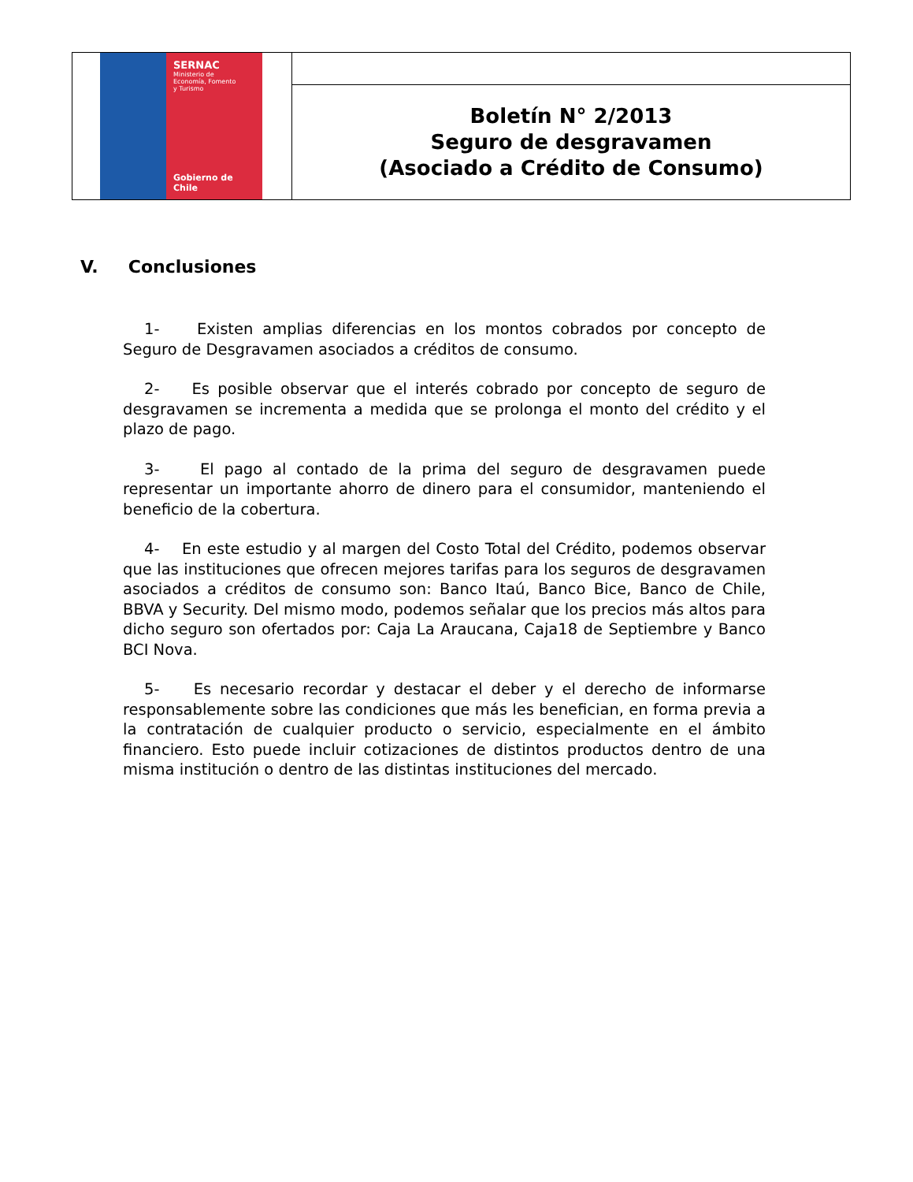| SERNAC Ministerio de Economía, Fomento y Turismo Gobierno de Chile | |
| | Boletín N° 2/2013 Seguro de desgravamen (Asociado a Crédito de Consumo) |
V. Conclusiones
1- Existen amplias diferencias en los montos cobrados por concepto de Seguro de Desgravamen asociados a créditos de consumo.
2- Es posible observar que el interés cobrado por concepto de seguro de desgravamen se incrementa a medida que se prolonga el monto del crédito y el plazo de pago.
3- El pago al contado de la prima del seguro de desgravamen puede representar un importante ahorro de dinero para el consumidor, manteniendo el beneficio de la cobertura.
4- En este estudio y al margen del Costo Total del Crédito, podemos observar que las instituciones que ofrecen mejores tarifas para los seguros de desgravamen asociados a créditos de consumo son: Banco Itaú, Banco Bice, Banco de Chile, BBVA y Security. Del mismo modo, podemos señalar que los precios más altos para dicho seguro son ofertados por: Caja La Araucana, Caja18 de Septiembre y Banco BCI Nova.
5- Es necesario recordar y destacar el deber y el derecho de informarse responsablemente sobre las condiciones que más les benefician, en forma previa a la contratación de cualquier producto o servicio, especialmente en el ámbito financiero. Esto puede incluir cotizaciones de distintos productos dentro de una misma institución o dentro de las distintas instituciones del mercado.